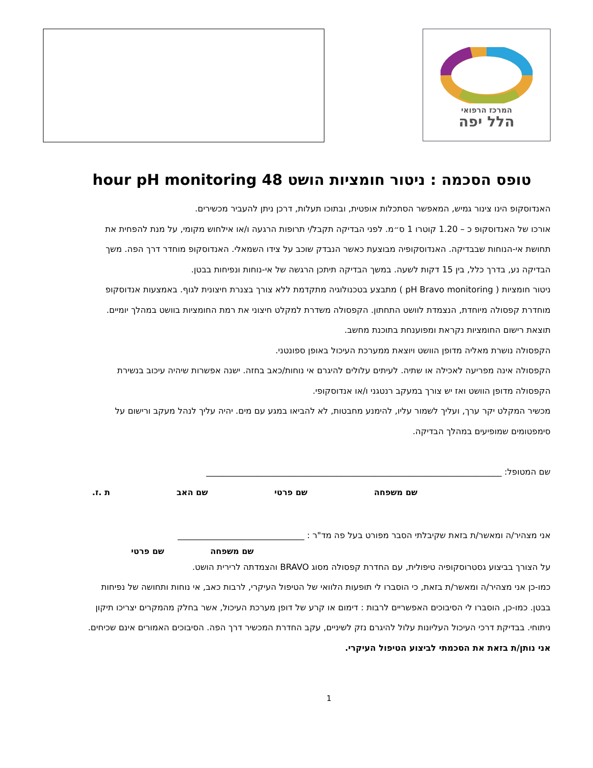המרכז הרפואי
הלל יפה
טופס הסכמה : ניטור חומציות הושט 48 hour pH monitoring
האנדוסקופ הינו צינור גמיש, המאפשר הסתכלות אופטית, ובתוכו תעלות, דרכן ניתן להעביר מכשירים.
אורכו של האנדוסקופ כ – 1.20 קוטרו 1 ס״מ. לפני הבדיקה תקבל/י תרופות הרגעה ו/או אילחוש מקומי, על מנת להפחית את תחושת אי-הנוחות שבבדיקה. האנדוסקופיה מבוצעת כאשר הנבדק שוכב על צידו השמאלי. האנדוסקופ מוחדר דרך הפה. משך הבדיקה נע, בדרך כלל, בין 15 דקות לשעה. במשך הבדיקה תיתכן הרגשה של אי-נוחות ונפיחות בבטן.
ניטור חומציות ( pH Bravo monitoring ) מתבצע בטכנולוגיה מתקדמת ללא צורך בצנרת חיצונית לגוף. באמצעות אנדוסקופ מוחדרת קפסולה מיוחדת, הנצמדת לוושט התחתון. הקפסולה משדרת למקלט חיצוני את רמת החומציות בוושט במהלך יומיים. תוצאת רישום החומציות נקראת ומפוענחת בתוכנת מחשב.
הקפסולה נושרת מאליה מדופן הוושט ויוצאת ממערכת העיכול באופן ספונטני.
הקפסולה אינה מפריעה לאכילה או שתיה. לעיתים עלולים להיגרם אי נוחות/כאב בחזה. ישנה אפשרות שיהיה עיכוב בנשירת הקפסולה מדופן הוושט ואז יש צורך במעקב רנטגני ו/או אנדוסקופי.
מכשיר המקלט יקר ערך, ועליך לשמור עליו, להימנע מחבטות, לא להביאו במגע עם מים. יהיה עליך לנהל מעקב ורישום על סימפטומים שמופיעים במהלך הבדיקה.
שם המטופל: ______________________________________________________________________
שם משפחה שם פרטי שם האב ת .ז.
אני מצהיר/ה ומאשר/ת בזאת שקיבלתי הסבר מפורט בעל פה מד"ר : ______________________________
שם משפחה שם פרטי
על הצורך בביצוע גסטרוסקופיה טיפולית, עם החדרת קפסולה מסוג BRAVO והצמדתה לרירית הושט.
כמו-כן אני מצהיר/ה ומאשר/ת בזאת, כי הוסברו לי תופעות הלוואי של הטיפול העיקרי, לרבות כאב, אי נוחות ותחושה של נפיחות בבטן. כמו-כן, הוסברו לי הסיבוכים האפשריים לרבות : דימום או קרע של דופן מערכת העיכול, אשר בחלק מהמקרים יצריכו תיקון ניתוחי. בבדיקת דרכי העיכול העליונות עלול להיגרם נזק לשיניים, עקב החדרת המכשיר דרך הפה. הסיבוכים האמורים אינם שכיחים.
אני נותן/ת בזאת את הסכמתי לביצוע הטיפול העיקרי.
1